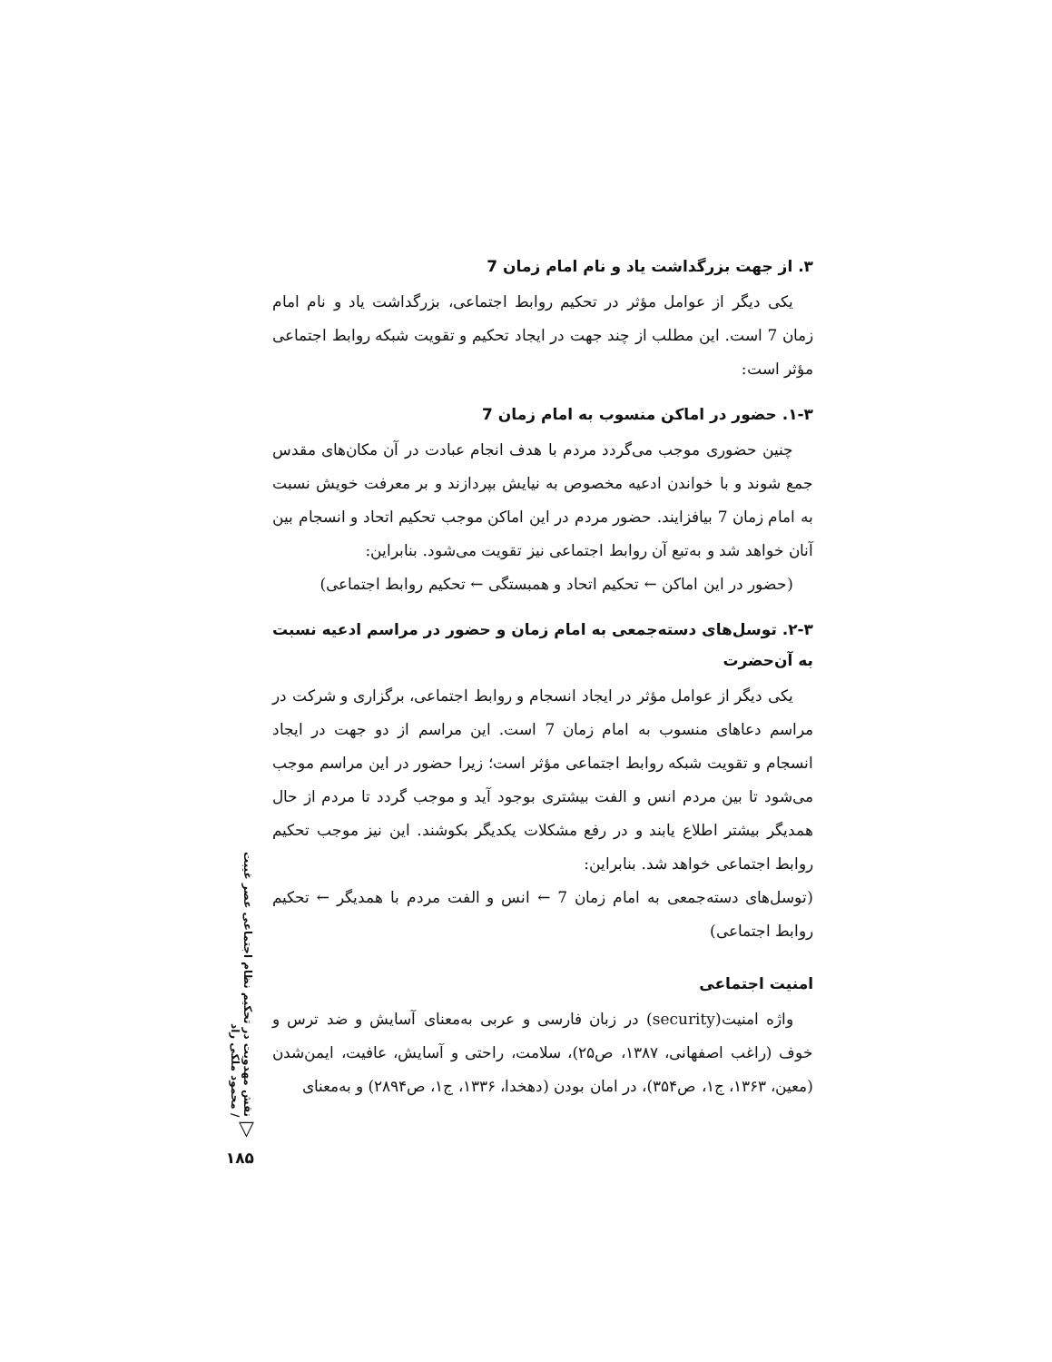۳. از جهت بزرگداشت یاد و نام امام زمان 7
یکی دیگر از عوامل مؤثر در تحکیم روابط اجتماعی، بزرگداشت یاد و نام امام زمان 7 است. این مطلب از چند جهت در ایجاد تحکیم و تقویت شبکه روابط اجتماعی مؤثر است:
۱-۳. حضور در اماکن منسوب به امام زمان 7
چنین حضوری موجب می‌گردد مردم با هدف انجام عبادت در آن مکان‌های مقدس جمع شوند و با خواندن ادعیه مخصوص به نیایش بپردازند و بر معرفت خویش نسبت به امام زمان 7 بیافزایند. حضور مردم در این اماکن موجب تحکیم اتحاد و انسجام بین آنان خواهد شد و به‌تبع آن روابط اجتماعی نیز تقویت می‌شود. بنابراین:
(حضور در این اماکن ← تحکیم اتحاد و همبستگی ← تحکیم روابط اجتماعی)
۲-۳. توسل‌های دسته‌جمعی به امام زمان و حضور در مراسم ادعیه نسبت به آن‌حضرت
یکی دیگر از عوامل مؤثر در ایجاد انسجام و روابط اجتماعی، برگزاری و شرکت در مراسم دعاهای منسوب به امام زمان 7 است. این مراسم از دو جهت در ایجاد انسجام و تقویت شبکه روابط اجتماعی مؤثر است؛ زیرا حضور در این مراسم موجب می‌شود تا بین مردم انس و الفت بیشتری بوجود آید و موجب گردد تا مردم از حال همدیگر بیشتر اطلاع یابند و در رفع مشکلات یکدیگر بکوشند. این نیز موجب تحکیم روابط اجتماعی خواهد شد. بنابراین:
(توسل‌های دسته‌جمعی به امام زمان 7 ← انس و الفت مردم با همدیگر ← تحکیم روابط اجتماعی)
امنیت اجتماعی
واژه امنیت(security) در زبان فارسی و عربی به‌معنای آسایش و ضد ترس و خوف (راغب اصفهانی، ۱۳۸۷، ص۲۵)، سلامت، راحتی و آسایش، عافیت، ایمن‌شدن (معین، ۱۳۶۳، ج۱، ص۳۵۴)، در امان بودن (دهخدا، ۱۳۳۶، ج۱، ص۲۸۹۴) و به‌معنای
نقش مهدویت در تحکیم نظام اجتماعی عصر غیبت / محمود ملکی راد
▽
۱۸۵